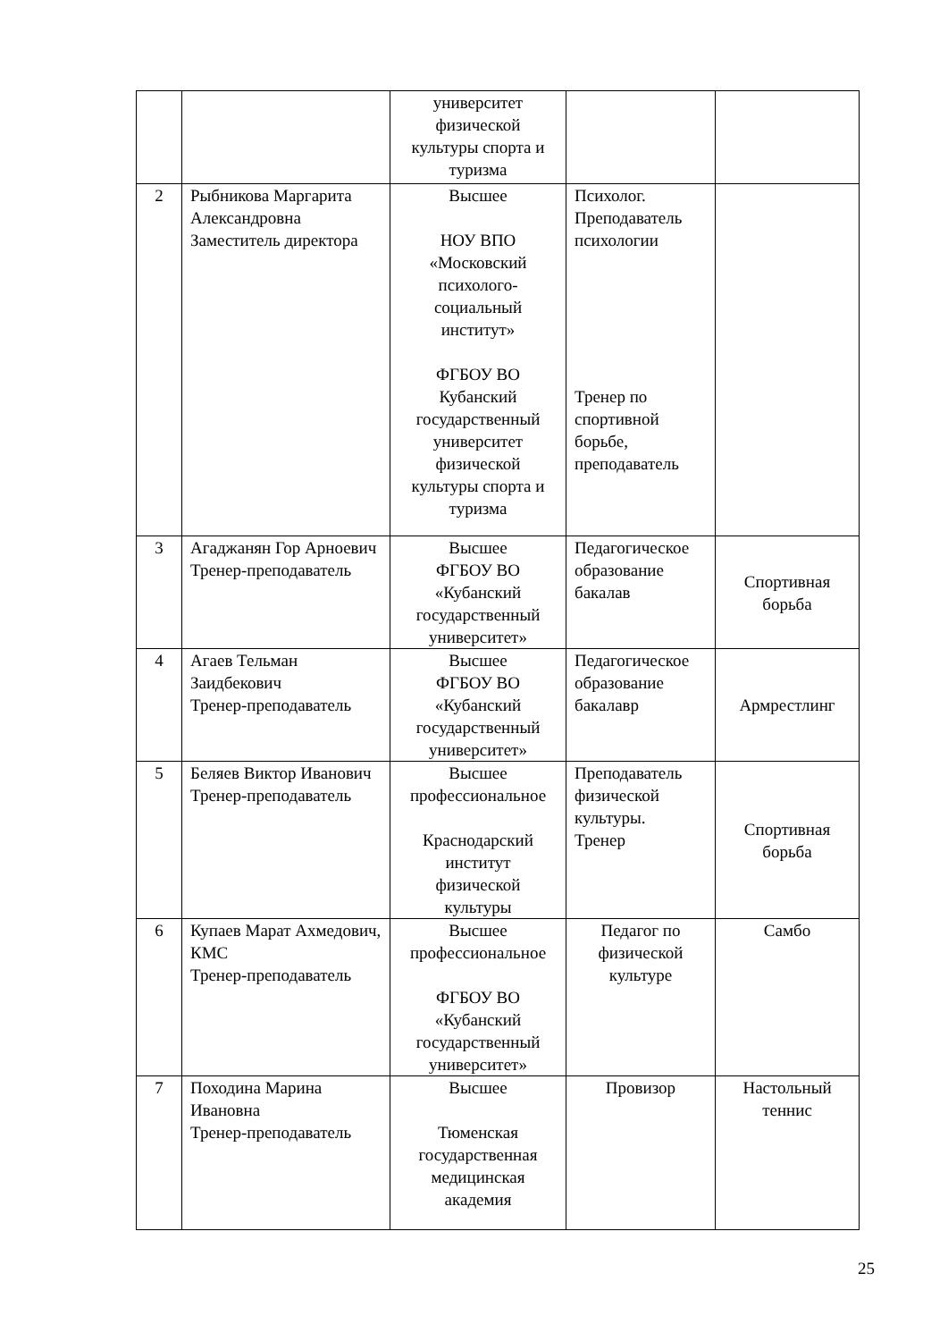| | | университет физической культуры спорта и туризма | | |
| 2 | Рыбникова Маргарита Александровна Заместитель директора | Высшее НОУ ВПО «Московский психолого- социальный институт» ФГБОУ ВО Кубанский государственный университет физической культуры спорта и туризма | Психолог. Преподаватель психологии Тренер по спортивной борьбе, преподаватель | |
| 3 | Агаджанян Гор Арноевич Тренер-преподаватель | Высшее ФГБОУ ВО «Кубанский государственный университет» | Педагогическое образование бакалав | Спортивная борьба |
| 4 | Агаев Тельман Заидбекович Тренер-преподаватель | Высшее ФГБОУ ВО «Кубанский государственный университет» | Педагогическое образование бакалавр | Армрестлинг |
| 5 | Беляев Виктор Иванович Тренер-преподаватель | Высшее профессиональное Краснодарский институт физической культуры | Преподаватель физической культуры. Тренер | Спортивная борьба |
| 6 | Купаев Марат Ахмедович, КМС Тренер-преподаватель | Высшее профессиональное ФГБОУ ВО «Кубанский государственный университет» | Педагог по физической культуре | Самбо |
| 7 | Походина Марина Ивановна Тренер-преподаватель | Высшее Тюменская государственная медицинская академия | Провизор | Настольный теннис |
25